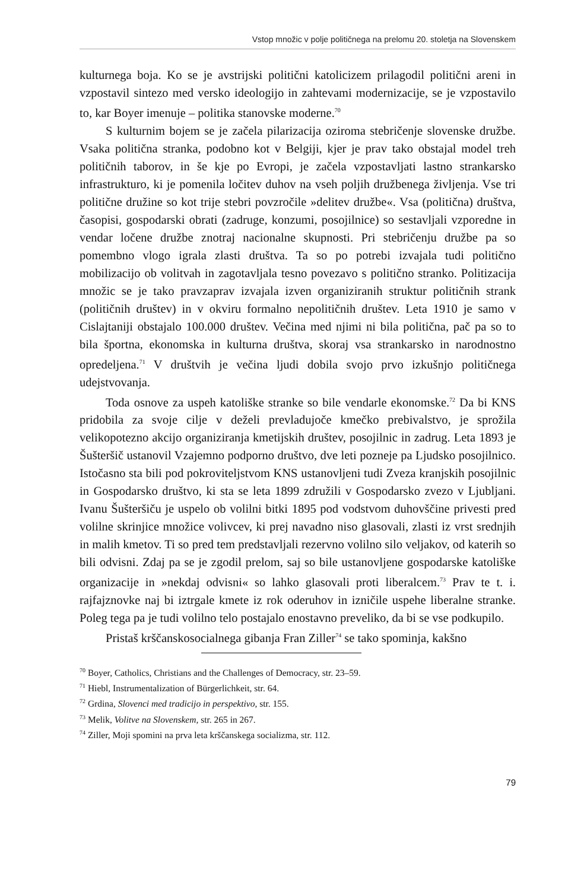Vstop množic v polje političnega na prelomu 20. stoletja na Slovenskem
kulturnega boja. Ko se je avstrijski politični katolicizem prilagodil politični areni in vzpostavil sintezo med versko ideologijo in zahtevami modernizacije, se je vzpostavilo to, kar Boyer imenuje – politika stanovske moderne.<sup>70</sup>
S kulturnim bojem se je začela pilarizacija oziroma stebričenje slovenske družbe. Vsaka politična stranka, podobno kot v Belgiji, kjer je prav tako obstajal model treh političnih taborov, in še kje po Evropi, je začela vzpostavljati lastno strankarsko infrastrukturo, ki je pomenila ločitev duhov na vseh poljih družbenega življenja. Vse tri politične družine so kot trije stebri povzročile »delitev družbe«. Vsa (politična) društva, časopisi, gospodarski obrati (zadruge, konzumi, posojilnice) so sestavljali vzporedne in vendar ločene družbe znotraj nacionalne skupnosti. Pri stebričenju družbe pa so pomembno vlogo igrala zlasti društva. Ta so po potrebi izvajala tudi politično mobilizacijo ob volitvah in zagotavljala tesno povezavo s politično stranko. Politizacija množic se je tako pravzaprav izvajala izven organiziranih struktur političnih strank (političnih društev) in v okviru formalno nepolitičnih društev. Leta 1910 je samo v Cislajtaniji obstajalo 100.000 društev. Večina med njimi ni bila politična, pač pa so to bila športna, ekonomska in kulturna društva, skoraj vsa strankarsko in narodnostno opredeljena.<sup>71</sup> V društvih je večina ljudi dobila svojo prvo izkušnjo političnega udejstvovanja.
Toda osnove za uspeh katoliške stranke so bile vendarle ekonomske.<sup>72</sup> Da bi KNS pridobila za svoje cilje v deželi prevladujoče kmečko prebivalstvo, je sprožila velikopotezno akcijo organiziranja kmetijskih društev, posojilnic in zadrug. Leta 1893 je Šušteršič ustanovil Vzajemno podporno društvo, dve leti pozneje pa Ljudsko posojilnico. Istočasno sta bili pod pokroviteljstvom KNS ustanovljeni tudi Zveza kranjskih posojilnic in Gospodarsko društvo, ki sta se leta 1899 združili v Gospodarsko zvezo v Ljubljani. Ivanu Šušteršiču je uspelo ob volilni bitki 1895 pod vodstvom duhovščine privesti pred volilne skrinjice množice volivcev, ki prej navadno niso glasovali, zlasti iz vrst srednjih in malih kmetov. Ti so pred tem predstavljali rezervno volilno silo veljakov, od katerih so bili odvisni. Zdaj pa se je zgodil prelom, saj so bile ustanovljene gospodarske katoliške organizacije in »nekdaj odvisni« so lahko glasovali proti liberalcem.<sup>73</sup> Prav te t. i. rajfajznovke naj bi iztrgale kmete iz rok oderuhov in izničile uspehe liberalne stranke. Poleg tega pa je tudi volilno telo postajalo enostavno preveliko, da bi se vse podkupilo.
Pristaš krščanskosocialnega gibanja Fran Ziller<sup>74</sup> se tako spominja, kakšno
<sup>70</sup> Boyer, Catholics, Christians and the Challenges of Democracy, str. 23–59.
<sup>71</sup> Hiebl, Instrumentalization of Bürgerlichkeit, str. 64.
<sup>72</sup> Grdina, Slovenci med tradicijo in perspektivo, str. 155.
<sup>73</sup> Melik, Volitve na Slovenskem, str. 265 in 267.
<sup>74</sup> Ziller, Moji spomini na prva leta krščanskega socializma, str. 112.
79